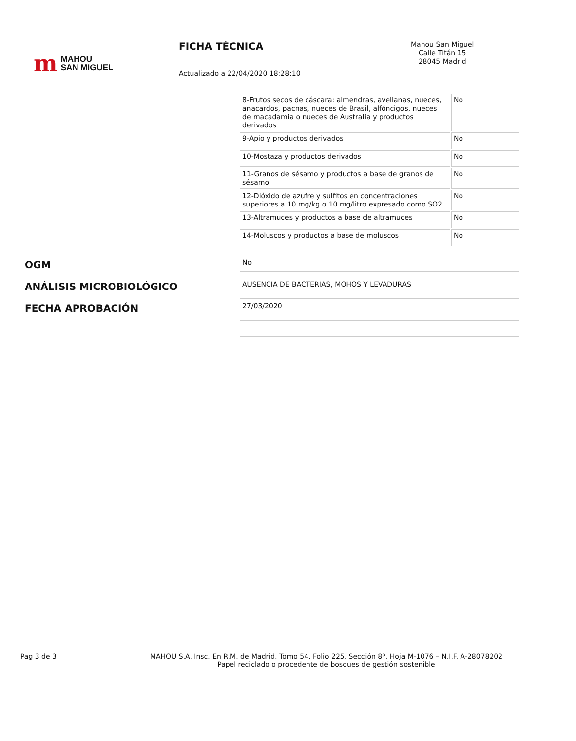m MAHOU
SAN MIGUEL
FICHA TÉCNICA
Actualizado a 22/04/2020 18:28:10
Mahou San Miguel
Calle Titán 15
28045 Madrid
| 8-Frutos secos de cáscara: almendras, avellanas, nueces, anacardos, pacnas, nueces de Brasil, alfóncigos, nueces de macadamia o nueces de Australia y productos derivados | No |
| 9-Apio y productos derivados | No |
| 10-Mostaza y productos derivados | No |
| 11-Granos de sésamo y productos a base de granos de sésamo | No |
| 12-Dióxido de azufre y sulfitos en concentraciones superiores a 10 mg/kg o 10 mg/litro expresado como SO2 | No |
| 13-Altramuces y productos a base de altramuces | No |
| 14-Moluscos y productos a base de moluscos | No |
OGM
No
ANÁLISIS MICROBIOLÓGICO
AUSENCIA DE BACTERIAS, MOHOS Y LEVADURAS
FECHA APROBACIÓN
27/03/2020
Pag 3 de 3
MAHOU S.A. Insc. En R.M. de Madrid, Tomo 54, Folio 225, Sección 8ª, Hoja M-1076 – N.I.F. A-28078202
Papel reciclado o procedente de bosques de gestión sostenible